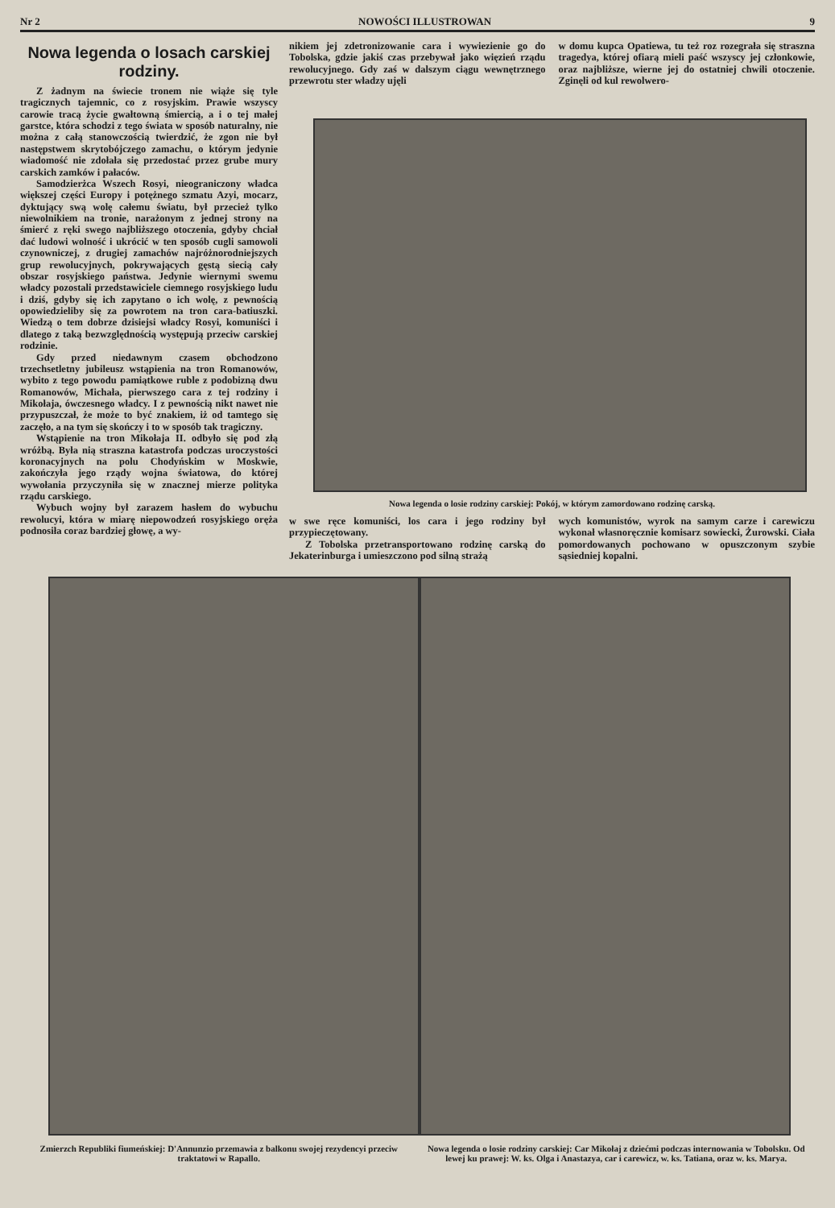Nr 2 NOWOŚCI ILLUSTROWAN 9
Nowa legenda o losach carskiej rodziny.
Z żadnym na świecie tronem nie wiąże się tyle tragicznych tajemnic, co z rosyjskim. Prawie wszyscy carowie tracą życie gwałtowną śmiercią, a i o tej małej garstce, która schodzi z tego świata w sposób naturalny, nie można z całą stanowczością twierdzić, że zgon nie był następstwem skrytobójczego zamachu, o którym jedynie wiadomość nie zdołała się przedostać przez grube mury carskich zamków i pałaców.
Samodzierżca Wszech Rosyi, nieograniczony władca większej części Europy i potężnego szmatu Azyi, mocarz, dyktujący swą wolę całemu światu, był przecież tylko niewolnikiem na tronie, narażonym z jednej strony na śmierć z ręki swego najbliższego otoczenia, gdyby chciał dać ludowi wolność i ukrócić w ten sposób cugli samowoli czynowniczej, z drugiej zamachów najróżnorodniejszych grup rewolucyjnych, pokrywających gęstą siecią cały obszar rosyjskiego państwa. Jedynie wiernymi swemu władcy pozostali przedstawiciele ciemnego rosyjskiego ludu i dziś, gdyby się ich zapytano o ich wolę, z pewnością opowiedzieliby się za powrotem na tron cara-batiuszki. Wiedzą o tem dobrze dzisiejsi władcy Rosyi, komuniści i dlatego z taką bezwzględnością występują przeciw carskiej rodzinie.
Gdy przed niedawnym czasem obchodzono trzechsetletny jubileusz wstąpienia na tron Romanowów, wybito z tego powodu pamiątkowe ruble z podobizną dwu Romanowów, Michała, pierwszego cara z tej rodziny i Mikołaja, ówczesnego władcy. I z pewnością nikt nawet nie przypuszczał, że może to być znakiem, iż od tamtego się zaczęło, a na tym się skończy i to w sposób tak tragiczny.
Wstąpienie na tron Mikołaja II. odbyło się pod złą wróżbą. Była nią straszna katastrofa podczas uroczystości koronacyjnych na polu Chodyńskim w Moskwie, zakończyła jego rządy wojna światowa, do której wywołania przyczyniła się w znacznej mierze polityka rządu carskiego.
Wybuch wojny był zarazem hasłem do wybuchu rewolucyi, która w miarę niepowodzeń rosyjskiego oręża podnosiła coraz bardziej głowę, a wy-
nikiem jej zdetronizowanie cara i wywiezienie go do Tobolska, gdzie jakiś czas przebywał jako więzień rządu rewolucyjnego. Gdy zaś w dalszym ciągu wewnętrznego przewrotu ster władzy ujęli
w domu kupca Opatiewa, tu też roz rozegrała się straszna tragedya, której ofiarą mieli paść wszyscy jej członkowie, oraz najbliższe, wierne jej do ostatniej chwili otoczenie. Zginęli od kul rewolwero-
Nowa legenda o losie rodziny carskiej: Pokój, w którym zamordowano rodzinę carską.
w swe ręce komuniści, los cara i jego rodziny był przypieczętowany.
Z Tobolska przetransportowano rodzinę carską do Jekaterinburga i umieszczono pod silną strażą
wych komunistów, wyrok na samym carze i carewiczu wykonał własnoręcznie komisarz sowiecki, Żurowski. Ciała pomordowanych pochowano w opuszczonym szybie sąsiedniej kopalni.
Zmierzch Republiki fiumeńskiej: D'Annunzio przemawia z balkonu swojej rezydencyi przeciw traktatowi w Rapallo.
Nowa legenda o losie rodziny carskiej: Car Mikołaj z dziećmi podczas internowania w Tobolsku. Od lewej ku prawej: W. ks. Olga i Anastazya, car i carewicz, w. ks. Tatiana, oraz w. ks. Marya.